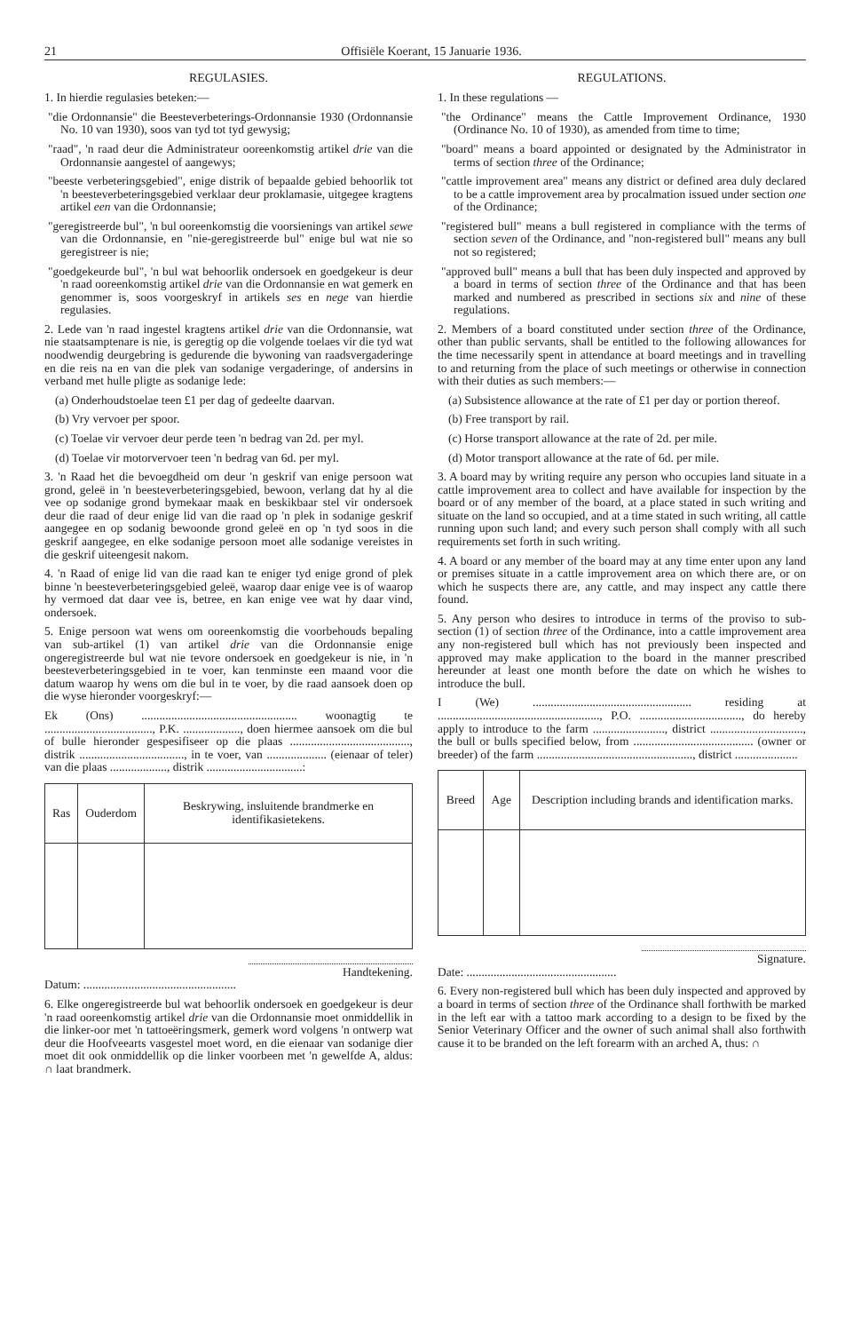21 Offisiële Koerant, 15 Januarie 1936.
REGULASIES.
1. In hierdie regulasies beteken:—
"die Ordonnansie" die Beesteverbeterings-Ordonnansie 1930 (Ordonnansie No. 10 van 1930), soos van tyd tot tyd gewysig;
"raad", 'n raad deur die Administrateur ooreenkomstig artikel drie van die Ordonnansie aangestel of aangewys;
"beeste verbeteringsgebied", enige distrik of bepaalde gebied behoorlik tot 'n beesteverbeteringsgebied verklaar deur proklamasie, uitgegee kragtens artikel een van die Ordonnansie;
"geregistreerde bul", 'n bul ooreenkomstig die voorsienings van artikel sewe van die Ordonnansie, en "nie-geregistreerde bul" enige bul wat nie so geregistreer is nie;
"goedgekeurde bul", 'n bul wat behoorlik ondersoek en goedgekeur is deur 'n raad ooreenkomstig artikel drie van die Ordonnansie en wat gemerk en genommer is, soos voorgeskryf in artikels ses en nege van hierdie regulasies.
2. Lede van 'n raad ingestel kragtens artikel drie van die Ordonnansie, wat nie staatsamptenare is nie, is geregtig op die volgende toelaes vir die tyd wat noodwendig deurgebring is gedurende die bywoning van raadsvergaderinge en die reis na en van die plek van sodanige vergaderinge, of andersins in verband met hulle pligte as sodanige lede:
(a) Onderhoudstoelae teen £1 per dag of gedeelte daarvan.
(b) Vry vervoer per spoor.
(c) Toelae vir vervoer deur perde teen 'n bedrag van 2d. per myl.
(d) Toelae vir motorvervoer teen 'n bedrag van 6d. per myl.
3. 'n Raad het die bevoegdheid om deur 'n geskrif van enige persoon wat grond, geleë in 'n beesteverbeteringsgebied, bewoon, verlang dat hy al die vee op sodanige grond bymekaar maak en beskikbaar stel vir ondersoek deur die raad of deur enige lid van die raad op 'n plek in sodanige geskrif aangegee en op sodanig bewoonde grond geleë en op 'n tyd soos in die geskrif aangegee, en elke sodanige persoon moet alle sodanige vereistes in die geskrif uiteengesit nakom.
4. 'n Raad of enige lid van die raad kan te eniger tyd enige grond of plek binne 'n beesteverbeteringsgebied geleë, waarop daar enige vee is of waarop hy vermoed dat daar vee is, betree, en kan enige vee wat hy daar vind, ondersoek.
5. Enige persoon wat wens om ooreenkomstig die voorbehouds bepaling van sub-artikel (1) van artikel drie van die Ordonnansie enige ongeregistreerde bul wat nie tevore ondersoek en goedgekeur is nie, in 'n beesteverbeteringsgebied in te voer, kan tenminste een maand voor die datum waarop hy wens om die bul in te voer, by die raad aansoek doen op die wyse hieronder voorgeskryf:—
Ek (Ons) .................................................... woonagtig te ...................................., P.K. ..................., doen hiermee aansoek om die bul of bulle hieronder gespesifiseer op die plaas ........................................, distrik ..................................., in te voer, van .................... (eienaar of teler) van die plaas ..................., distrik ................................:
| Ras | Ouderdom | Beskrywing, insluitende brandmerke en identifikasietekens. |
| --- | --- | --- |
Handtekening.
Datum: ...................................................
6. Elke ongeregistreerde bul wat behoorlik ondersoek en goedgekeur is deur 'n raad ooreenkomstig artikel drie van die Ordonnansie moet onmiddellik in die linker-oor met 'n tattoeëringsmerk, gemerk word volgens 'n ontwerp wat deur die Hoofveearts vasgestel moet word, en die eienaar van sodanige dier moet dit ook onmiddellik op die linker voorbeen met 'n gewelfde A, aldus: ∩ laat brandmerk.
REGULATIONS.
1. In these regulations —
"the Ordinance" means the Cattle Improvement Ordinance, 1930 (Ordinance No. 10 of 1930), as amended from time to time;
"board" means a board appointed or designated by the Administrator in terms of section three of the Ordinance;
"cattle improvement area" means any district or defined area duly declared to be a cattle improvement area by procalmation issued under section one of the Ordinance;
"registered bull" means a bull registered in compliance with the terms of section seven of the Ordinance, and "non-registered bull" means any bull not so registered;
"approved bull" means a bull that has been duly inspected and approved by a board in terms of section three of the Ordinance and that has been marked and numbered as prescribed in sections six and nine of these regulations.
2. Members of a board constituted under section three of the Ordinance, other than public servants, shall be entitled to the following allowances for the time necessarily spent in attendance at board meetings and in travelling to and returning from the place of such meetings or otherwise in connection with their duties as such members:—
(a) Subsistence allowance at the rate of £1 per day or portion thereof.
(b) Free transport by rail.
(c) Horse transport allowance at the rate of 2d. per mile.
(d) Motor transport allowance at the rate of 6d. per mile.
3. A board may by writing require any person who occupies land situate in a cattle improvement area to collect and have available for inspection by the board or of any member of the board, at a place stated in such writing and situate on the land so occupied, and at a time stated in such writing, all cattle running upon such land; and every such person shall comply with all such requirements set forth in such writing.
4. A board or any member of the board may at any time enter upon any land or premises situate in a cattle improvement area on which there are, or on which he suspects there are, any cattle, and may inspect any cattle there found.
5. Any person who desires to introduce in terms of the proviso to sub-section (1) of section three of the Ordinance, into a cattle improvement area any non-registered bull which has not previously been inspected and approved may make application to the board in the manner prescribed hereunder at least one month before the date on which he wishes to introduce the bull.
I (We) ..................................................... residing at ......................................................, P.O. .................................., do hereby apply to introduce to the farm ........................, district ..............................., the bull or bulls specified below, from ........................................ (owner or breeder) of the farm ...................................................., district .....................
| Breed | Age | Description including brands and identification marks. |
| --- | --- | --- |
Signature.
Date: ..................................................
6. Every non-registered bull which has been duly inspected and approved by a board in terms of section three of the Ordinance shall forthwith be marked in the left ear with a tattoo mark according to a design to be fixed by the Senior Veterinary Officer and the owner of such animal shall also forthwith cause it to be branded on the left forearm with an arched A, thus: ∩